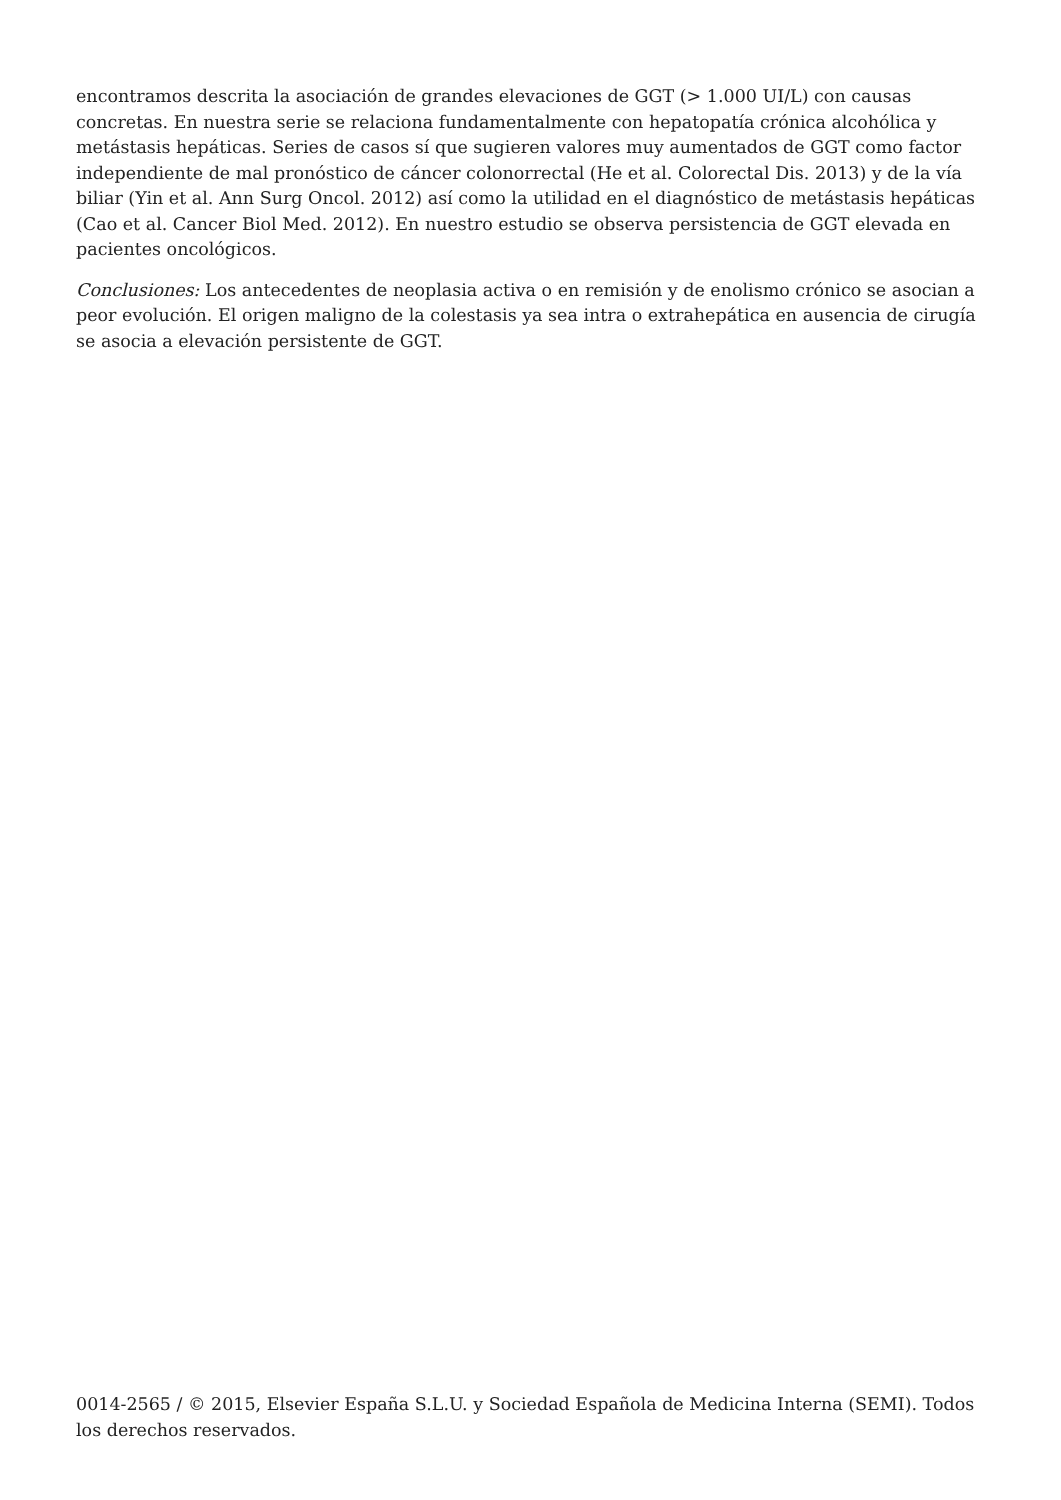encontramos descrita la asociación de grandes elevaciones de GGT (> 1.000 UI/L) con causas concretas. En nuestra serie se relaciona fundamentalmente con hepatopatía crónica alcohólica y metástasis hepáticas. Series de casos sí que sugieren valores muy aumentados de GGT como factor independiente de mal pronóstico de cáncer colonorrectal (He et al. Colorectal Dis. 2013) y de la vía biliar (Yin et al. Ann Surg Oncol. 2012) así como la utilidad en el diagnóstico de metástasis hepáticas (Cao et al. Cancer Biol Med. 2012). En nuestro estudio se observa persistencia de GGT elevada en pacientes oncológicos.
Conclusiones: Los antecedentes de neoplasia activa o en remisión y de enolismo crónico se asocian a peor evolución. El origen maligno de la colestasis ya sea intra o extrahepática en ausencia de cirugía se asocia a elevación persistente de GGT.
0014-2565 / © 2015, Elsevier España S.L.U. y Sociedad Española de Medicina Interna (SEMI). Todos los derechos reservados.